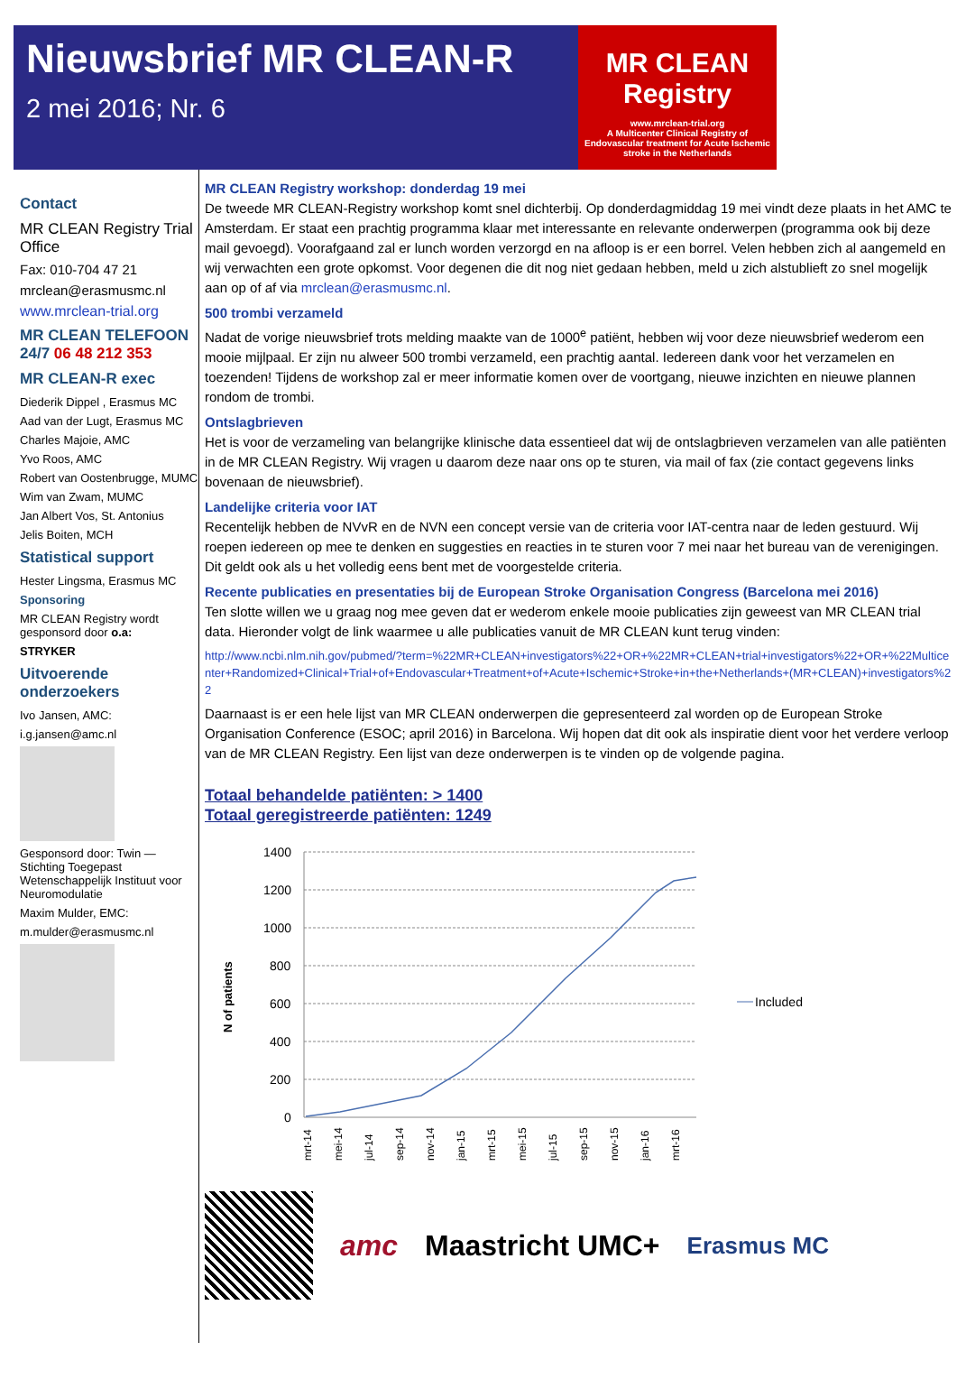Nieuwsbrief MR CLEAN-R
2 mei 2016; Nr. 6
MR CLEAN
Registry
www.mrclean-trial.org
A Multicenter Clinical Registry of Endovascular treatment for Acute Ischemic stroke in the Netherlands
Contact
MR CLEAN Registry Trial Office
Fax: 010-704 47 21
mrclean@erasmusmc.nl
www.mrclean-trial.org
MR CLEAN TELEFOON 24/7 06 48 212 353
MR CLEAN-R exec
Diederik Dippel , Erasmus MC
Aad van der Lugt, Erasmus MC
Charles Majoie, AMC
Yvo Roos, AMC
Robert van Oostenbrugge, MUMC
Wim van Zwam, MUMC
Jan Albert Vos, St. Antonius
Jelis Boiten, MCH
Statistical support
Hester Lingsma, Erasmus MC
Sponsoring
MR CLEAN Registry wordt gesponsord door o.a:
STRYKER
Uitvoerende onderzoekers
Ivo Jansen, AMC:
i.g.jansen@amc.nl
Gesponsord door: Twin — Stichting Toegepast Wetenschappelijk Instituut voor Neuromodulatie
Maxim Mulder, EMC:
m.mulder@erasmusmc.nl
MR CLEAN Registry workshop: donderdag 19 mei
De tweede MR CLEAN-Registry workshop komt snel dichterbij. Op donderdagmiddag 19 mei vindt deze plaats in het AMC te Amsterdam. Er staat een prachtig programma klaar met interessante en relevante onderwerpen (programma ook bij deze mail gevoegd). Voorafgaand zal er lunch worden verzorgd en na afloop is er een borrel. Velen hebben zich al aangemeld en wij verwachten een grote opkomst. Voor degenen die dit nog niet gedaan hebben, meld u zich alstublieft zo snel mogelijk aan op of af via mrclean@erasmusmc.nl.
500 trombi verzameld
Nadat de vorige nieuwsbrief trots melding maakte van de 1000<sup>e</sup> patiënt, hebben wij voor deze nieuwsbrief wederom een mooie mijlpaal. Er zijn nu alweer 500 trombi verzameld, een prachtig aantal. Iedereen dank voor het verzamelen en toezenden! Tijdens de workshop zal er meer informatie komen over de voortgang, nieuwe inzichten en nieuwe plannen rondom de trombi.
Ontslagbrieven
Het is voor de verzameling van belangrijke klinische data essentieel dat wij de ontslagbrieven verzamelen van alle patiënten in de MR CLEAN Registry. Wij vragen u daarom deze naar ons op te sturen, via mail of fax (zie contact gegevens links bovenaan de nieuwsbrief).
Landelijke criteria voor IAT
Recentelijk hebben de NVvR en de NVN een concept versie van de criteria voor IAT-centra naar de leden gestuurd. Wij roepen iedereen op mee te denken en suggesties en reacties in te sturen voor 7 mei naar het bureau van de verenigingen. Dit geldt ook als u het volledig eens bent met de voorgestelde criteria.
Recente publicaties en presentaties bij de European Stroke Organisation Congress (Barcelona mei 2016)
Ten slotte willen we u graag nog mee geven dat er wederom enkele mooie publicaties zijn geweest van MR CLEAN trial data. Hieronder volgt de link waarmee u alle publicaties vanuit de MR CLEAN kunt terug vinden:
http://www.ncbi.nlm.nih.gov/pubmed/?term=%22MR+CLEAN+investigators%22+OR+%22MR+CLEAN+trial+investigators%22+OR+%22Multicenter+Randomized+Clinical+Trial+of+Endovascular+Treatment+of+Acute+Ischemic+Stroke+in+the+Netherlands+(MR+CLEAN)+investigators%22
Daarnaast is er een hele lijst van MR CLEAN onderwerpen die gepresenteerd zal worden op de European Stroke Organisation Conference (ESOC; april 2016) in Barcelona. Wij hopen dat dit ook als inspiratie dient voor het verdere verloop van de MR CLEAN Registry. Een lijst van deze onderwerpen is te vinden op de volgende pagina.
Totaal behandelde patiënten: > 1400
Totaal geregistreerde patiënten: 1249
N of patients
1400
1200
1000
800
600
400
200
0
Included
mrt-14
mei-14
jul-14
sep-14
nov-14
jan-15
mrt-15
mei-15
jul-15
sep-15
nov-15
jan-16
mrt-16
amc Maastricht UMC+ Erasmus MC